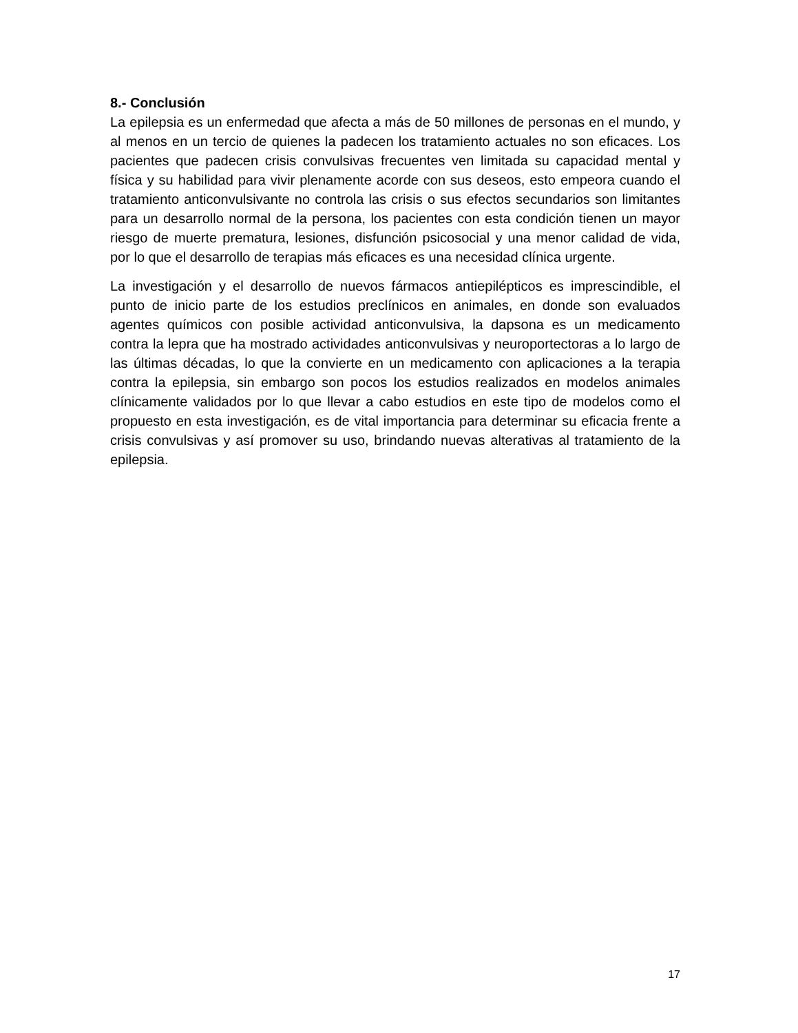8.- Conclusión
La epilepsia es un enfermedad que afecta a más de 50 millones de personas en el mundo, y al menos en un tercio de quienes la padecen los tratamiento actuales no son eficaces. Los pacientes que padecen crisis convulsivas frecuentes ven limitada su capacidad mental y física y su habilidad para vivir plenamente acorde con sus deseos, esto empeora cuando el tratamiento anticonvulsivante no controla las crisis o sus efectos secundarios son limitantes para un desarrollo normal de la persona, los pacientes con esta condición tienen un mayor riesgo de muerte prematura, lesiones, disfunción psicosocial y una menor calidad de vida, por lo que el desarrollo de terapias más eficaces es una necesidad clínica urgente.
La investigación y el desarrollo de nuevos fármacos antiepilépticos es imprescindible, el punto de inicio parte de los estudios preclínicos en animales, en donde son evaluados agentes químicos con posible actividad anticonvulsiva, la dapsona es un medicamento contra la lepra que ha mostrado actividades anticonvulsivas y neuroportectoras a lo largo de las últimas décadas, lo que la convierte en un medicamento con aplicaciones a la terapia contra la epilepsia, sin embargo son pocos los estudios realizados en modelos animales clínicamente validados por lo que llevar a cabo estudios en este tipo de modelos como el propuesto en esta investigación, es de vital importancia para determinar su eficacia frente a crisis convulsivas y así promover su uso, brindando nuevas alterativas al tratamiento de la epilepsia.
17